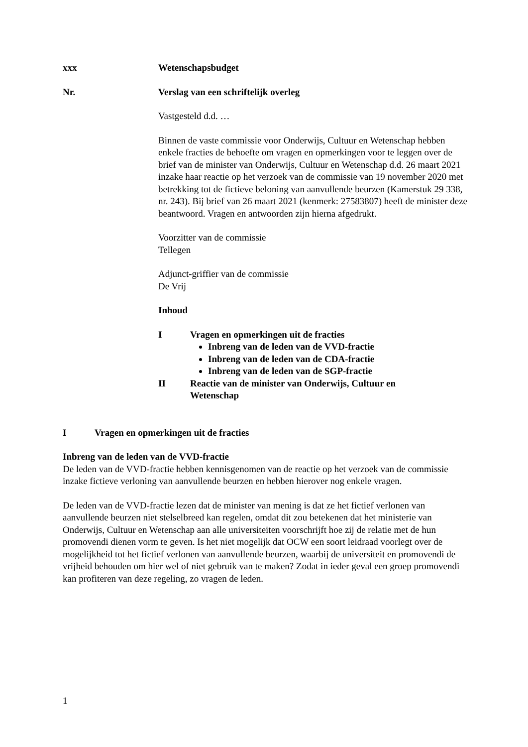xxx Wetenschapsbudget
Nr. Verslag van een schriftelijk overleg
Vastgesteld d.d. …
Binnen de vaste commissie voor Onderwijs, Cultuur en Wetenschap hebben enkele fracties de behoefte om vragen en opmerkingen voor te leggen over de brief van de minister van Onderwijs, Cultuur en Wetenschap d.d. 26 maart 2021 inzake haar reactie op het verzoek van de commissie van 19 november 2020 met betrekking tot de fictieve beloning van aanvullende beurzen (Kamerstuk 29 338, nr. 243). Bij brief van 26 maart 2021 (kenmerk: 27583807) heeft de minister deze beantwoord. Vragen en antwoorden zijn hierna afgedrukt.
Voorzitter van de commissie
Tellegen
Adjunct-griffier van de commissie
De Vrij
Inhoud
I Vragen en opmerkingen uit de fracties
Inbreng van de leden van de VVD-fractie
Inbreng van de leden van de CDA-fractie
Inbreng van de leden van de SGP-fractie
II Reactie van de minister van Onderwijs, Cultuur en
Wetenschap
I Vragen en opmerkingen uit de fracties
Inbreng van de leden van de VVD-fractie
De leden van de VVD-fractie hebben kennisgenomen van de reactie op het verzoek van de commissie inzake fictieve verloning van aanvullende beurzen en hebben hierover nog enkele vragen.
De leden van de VVD-fractie lezen dat de minister van mening is dat ze het fictief verlonen van aanvullende beurzen niet stelselbreed kan regelen, omdat dit zou betekenen dat het ministerie van Onderwijs, Cultuur en Wetenschap aan alle universiteiten voorschrijft hoe zij de relatie met de hun promovendi dienen vorm te geven. Is het niet mogelijk dat OCW een soort leidraad voorlegt over de mogelijkheid tot het fictief verlonen van aanvullende beurzen, waarbij de universiteit en promovendi de vrijheid behouden om hier wel of niet gebruik van te maken? Zodat in ieder geval een groep promovendi kan profiteren van deze regeling, zo vragen de leden.
1